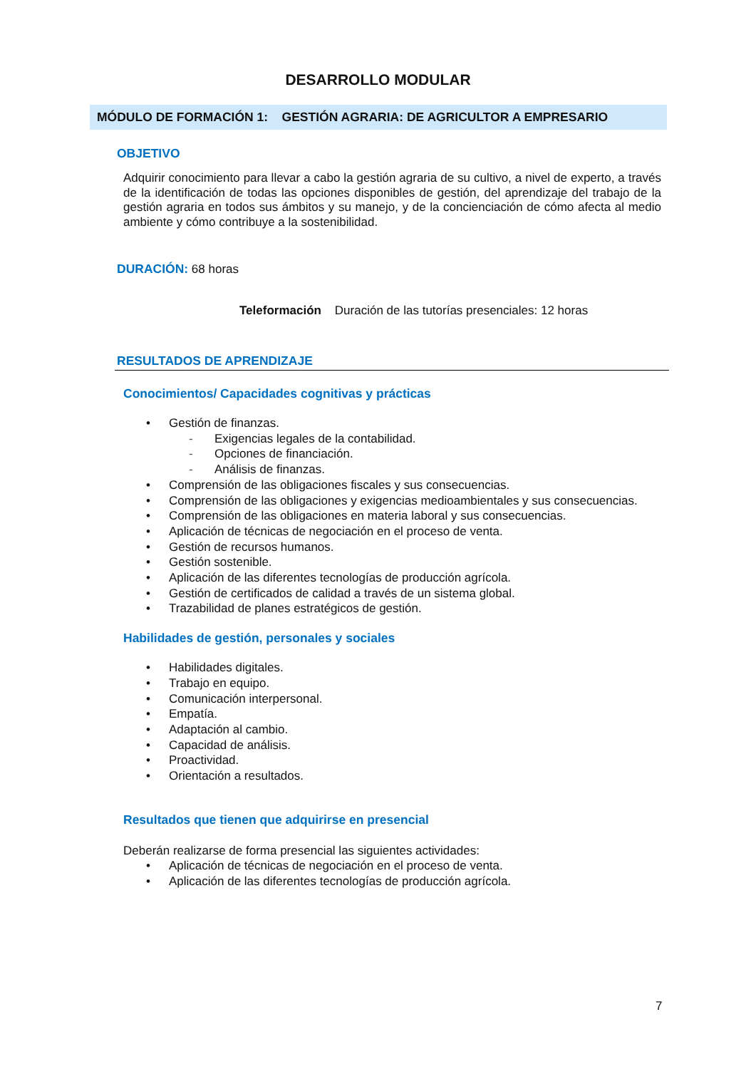DESARROLLO MODULAR
MÓDULO DE FORMACIÓN 1: GESTIÓN AGRARIA: DE AGRICULTOR A EMPRESARIO
OBJETIVO
Adquirir conocimiento para llevar a cabo la gestión agraria de su cultivo, a nivel de experto, a través de la identificación de todas las opciones disponibles de gestión, del aprendizaje del trabajo de la gestión agraria en todos sus ámbitos y su manejo, y de la concienciación de cómo afecta al medio ambiente y cómo contribuye a la sostenibilidad.
DURACIÓN: 68 horas
Teleformación Duración de las tutorías presenciales: 12 horas
RESULTADOS DE APRENDIZAJE
Conocimientos/ Capacidades cognitivas y prácticas
• Gestión de finanzas.
- Exigencias legales de la contabilidad.
- Opciones de financiación.
- Análisis de finanzas.
• Comprensión de las obligaciones fiscales y sus consecuencias.
• Comprensión de las obligaciones y exigencias medioambientales y sus consecuencias.
• Comprensión de las obligaciones en materia laboral y sus consecuencias.
• Aplicación de técnicas de negociación en el proceso de venta.
• Gestión de recursos humanos.
• Gestión sostenible.
• Aplicación de las diferentes tecnologías de producción agrícola.
• Gestión de certificados de calidad a través de un sistema global.
• Trazabilidad de planes estratégicos de gestión.
Habilidades de gestión, personales y sociales
• Habilidades digitales.
• Trabajo en equipo.
• Comunicación interpersonal.
• Empatía.
• Adaptación al cambio.
• Capacidad de análisis.
• Proactividad.
• Orientación a resultados.
Resultados que tienen que adquirirse en presencial
Deberán realizarse de forma presencial las siguientes actividades:
• Aplicación de técnicas de negociación en el proceso de venta.
• Aplicación de las diferentes tecnologías de producción agrícola.
7